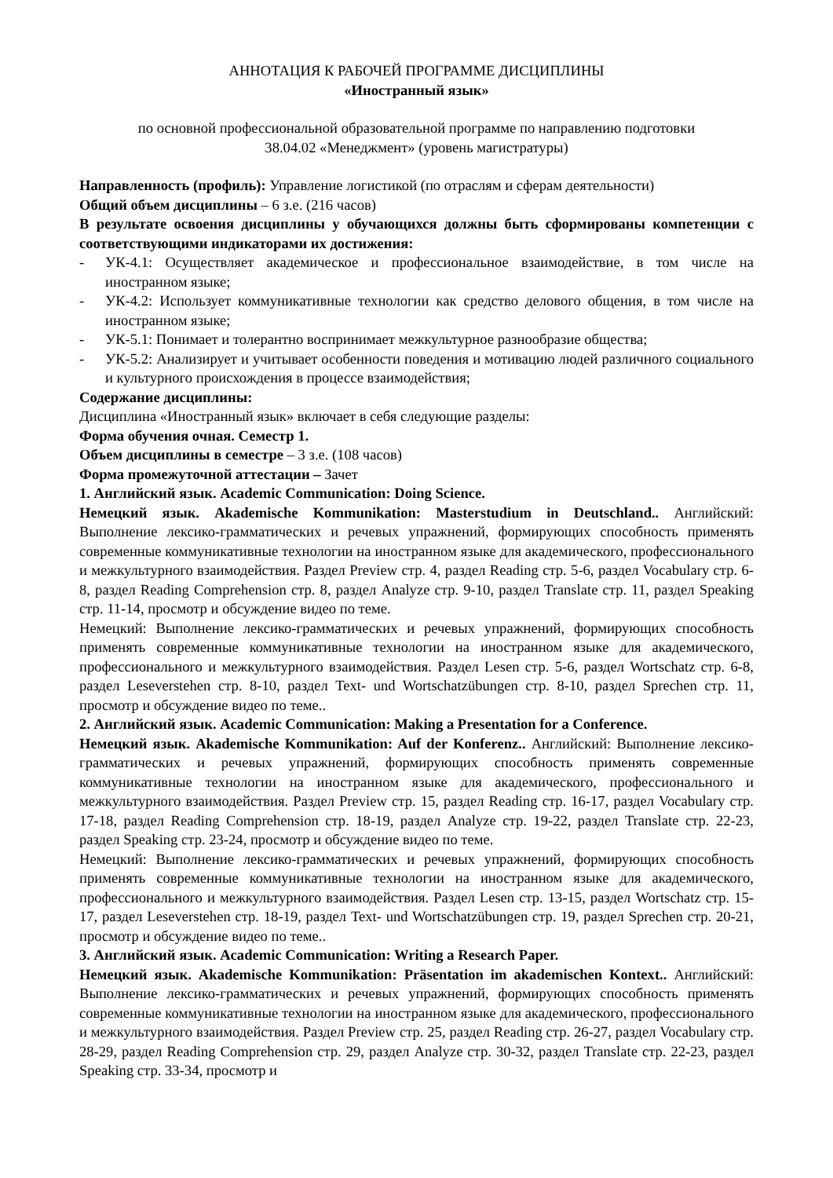АННОТАЦИЯ К РАБОЧЕЙ ПРОГРАММЕ ДИСЦИПЛИНЫ
«Иностранный язык»
по основной профессиональной образовательной программе по направлению подготовки
38.04.02 «Менеджмент» (уровень магистратуры)
Направленность (профиль): Управление логистикой (по отраслям и сферам деятельности)
Общий объем дисциплины – 6 з.е. (216 часов)
В результате освоения дисциплины у обучающихся должны быть сформированы компетенции с соответствующими индикаторами их достижения:
- УК-4.1: Осуществляет академическое и профессиональное взаимодействие, в том числе на иностранном языке;
- УК-4.2: Использует коммуникативные технологии как средство делового общения, в том числе на иностранном языке;
- УК-5.1: Понимает и толерантно воспринимает межкультурное разнообразие общества;
- УК-5.2: Анализирует и учитывает особенности поведения и мотивацию людей различного социального и культурного происхождения в процессе взаимодействия;
Содержание дисциплины:
Дисциплина «Иностранный язык» включает в себя следующие разделы:
Форма обучения очная. Семестр 1.
Объем дисциплины в семестре – 3 з.е. (108 часов)
Форма промежуточной аттестации – Зачет
1. Английский язык. Academic Communication: Doing Science.
Немецкий язык. Akademische Kommunikation: Masterstudium in Deutschland.. Английский: Выполнение лексико-грамматических и речевых упражнений, формирующих способность применять современные коммуникативные технологии на иностранном языке для академического, профессионального и межкультурного взаимодействия. Раздел Preview стр. 4, раздел Reading стр. 5-6, раздел Vocabulary стр. 6-8, раздел Reading Comprehension стр. 8, раздел Analyze стр. 9-10, раздел Translate стр. 11, раздел Speaking стр. 11-14, просмотр и обсуждение видео по теме.
Немецкий: Выполнение лексико-грамматических и речевых упражнений, формирующих способность применять современные коммуникативные технологии на иностранном языке для академического, профессионального и межкультурного взаимодействия. Раздел Lesen стр. 5-6, раздел Wortschatz стр. 6-8, раздел Leseverstehen стр. 8-10, раздел Text- und Wortschatzübungen стр. 8-10, раздел Sprechen стр. 11, просмотр и обсуждение видео по теме..
2. Английский язык. Academic Communication: Making a Presentation for a Conference.
Немецкий язык. Akademische Kommunikation: Auf der Konferenz.. Английский: Выполнение лексико-грамматических и речевых упражнений, формирующих способность применять современные коммуникативные технологии на иностранном языке для академического, профессионального и межкультурного взаимодействия. Раздел Preview стр. 15, раздел Reading стр. 16-17, раздел Vocabulary стр. 17-18, раздел Reading Comprehension стр. 18-19, раздел Analyze стр. 19-22, раздел Translate стр. 22-23, раздел Speaking стр. 23-24, просмотр и обсуждение видео по теме.
Немецкий: Выполнение лексико-грамматических и речевых упражнений, формирующих способность применять современные коммуникативные технологии на иностранном языке для академического, профессионального и межкультурного взаимодействия. Раздел Lesen стр. 13-15, раздел Wortschatz стр. 15-17, раздел Leseverstehen стр. 18-19, раздел Text- und Wortschatzübungen стр. 19, раздел Sprechen стр. 20-21, просмотр и обсуждение видео по теме..
3. Английский язык. Academic Communication: Writing a Research Paper.
Немецкий язык. Akademische Kommunikation: Präsentation im akademischen Kontext.. Английский: Выполнение лексико-грамматических и речевых упражнений, формирующих способность применять современные коммуникативные технологии на иностранном языке для академического, профессионального и межкультурного взаимодействия. Раздел Preview стр. 25, раздел Reading стр. 26-27, раздел Vocabulary стр. 28-29, раздел Reading Comprehension стр. 29, раздел Analyze стр. 30-32, раздел Translate стр. 22-23, раздел Speaking стр. 33-34, просмотр и